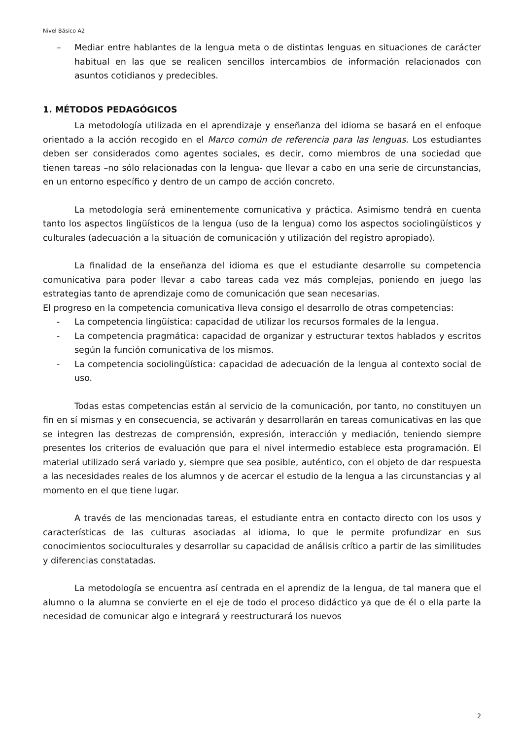Nivel Básico A2
– Mediar entre hablantes de la lengua meta o de distintas lenguas en situaciones de carácter habitual en las que se realicen sencillos intercambios de información relacionados con asuntos cotidianos y predecibles.
1. MÉTODOS PEDAGÓGICOS
La metodología utilizada en el aprendizaje y enseñanza del idioma se basará en el enfoque orientado a la acción recogido en el Marco común de referencia para las lenguas. Los estudiantes deben ser considerados como agentes sociales, es decir, como miembros de una sociedad que tienen tareas –no sólo relacionadas con la lengua- que llevar a cabo en una serie de circunstancias, en un entorno específico y dentro de un campo de acción concreto.
La metodología será eminentemente comunicativa y práctica. Asimismo tendrá en cuenta tanto los aspectos lingüísticos de la lengua (uso de la lengua) como los aspectos sociolingüísticos y culturales (adecuación a la situación de comunicación y utilización del registro apropiado).
La finalidad de la enseñanza del idioma es que el estudiante desarrolle su competencia comunicativa para poder llevar a cabo tareas cada vez más complejas, poniendo en juego las estrategias tanto de aprendizaje como de comunicación que sean necesarias.
El progreso en la competencia comunicativa lleva consigo el desarrollo de otras competencias:
- La competencia lingüística: capacidad de utilizar los recursos formales de la lengua.
- La competencia pragmática: capacidad de organizar y estructurar textos hablados y escritos según la función comunicativa de los mismos.
- La competencia sociolingüística: capacidad de adecuación de la lengua al contexto social de uso.
Todas estas competencias están al servicio de la comunicación, por tanto, no constituyen un fin en sí mismas y en consecuencia, se activarán y desarrollarán en tareas comunicativas en las que se integren las destrezas de comprensión, expresión, interacción y mediación, teniendo siempre presentes los criterios de evaluación que para el nivel intermedio establece esta programación. El material utilizado será variado y, siempre que sea posible, auténtico, con el objeto de dar respuesta a las necesidades reales de los alumnos y de acercar el estudio de la lengua a las circunstancias y al momento en el que tiene lugar.
A través de las mencionadas tareas, el estudiante entra en contacto directo con los usos y características de las culturas asociadas al idioma, lo que le permite profundizar en sus conocimientos socioculturales y desarrollar su capacidad de análisis crítico a partir de las similitudes y diferencias constatadas.
La metodología se encuentra así centrada en el aprendiz de la lengua, de tal manera que el alumno o la alumna se convierte en el eje de todo el proceso didáctico ya que de él o ella parte la necesidad de comunicar algo e integrará y reestructurará los nuevos
2